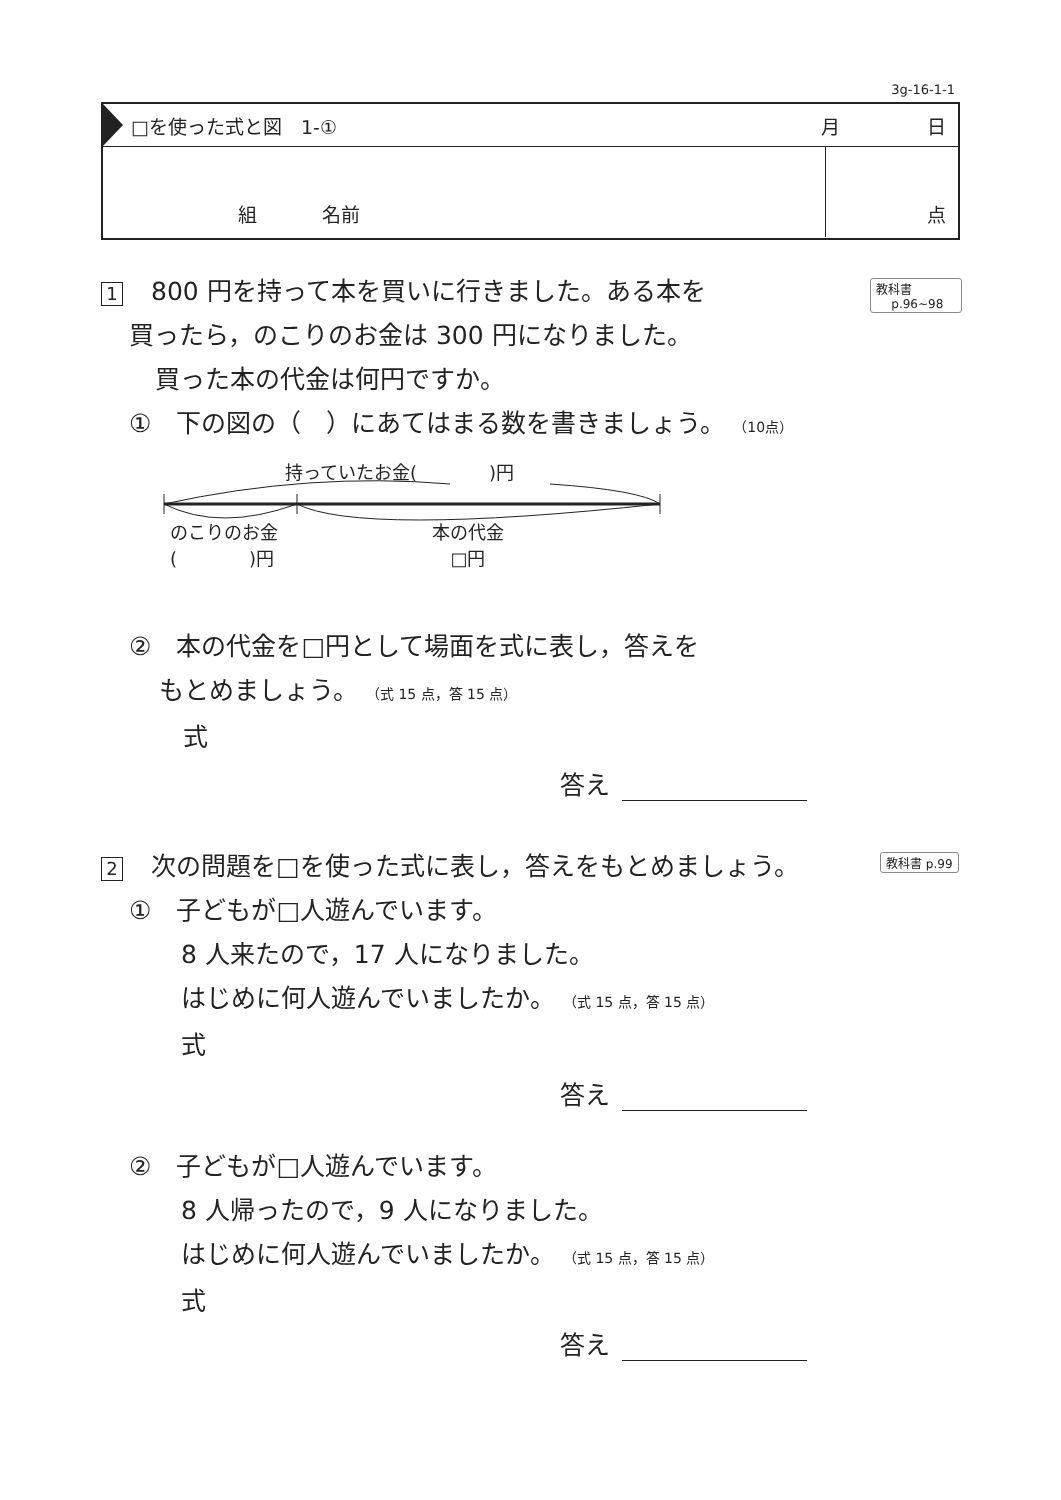3g-16-1-1
□を使った式と図　1-①
月 日
組 名前 点
教科書
p.96~98
1 800 円を持って本を買いに行きました。ある本を
買ったら，のこりのお金は 300 円になりました。
買った本の代金は何円ですか。
①　下の図の（　）にあてはまる数を書きましょう。 （10点）
持っていたお金(　　　　)円
のこりのお金
(　　　　)円
本の代金
□円
②　本の代金を□円として場面を式に表し，答えを
もとめましょう。 （式 15 点，答 15 点）
式
答え
教科書 p.99
2 次の問題を□を使った式に表し，答えをもとめましょう。
①　子どもが□人遊んでいます。
8 人来たので，17 人になりました。
はじめに何人遊んでいましたか。 （式 15 点，答 15 点）
式
答え
②　子どもが□人遊んでいます。
8 人帰ったので，9 人になりました。
はじめに何人遊んでいましたか。 （式 15 点，答 15 点）
式
答え